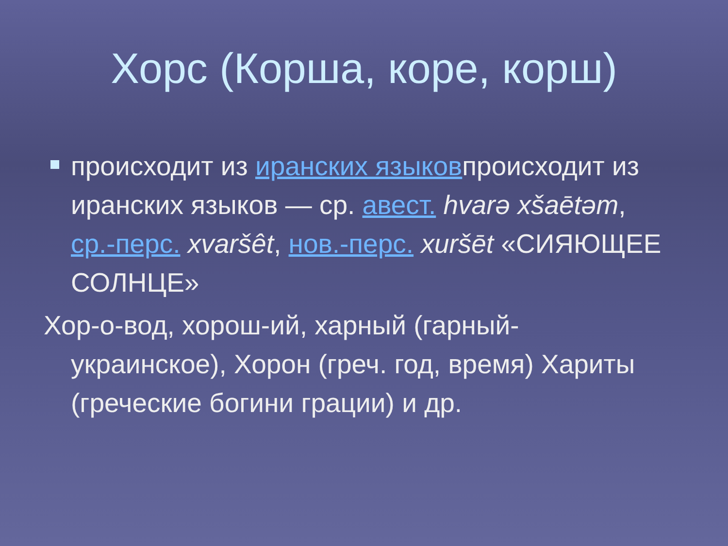Хорс (Корша, коре, корш)
происходит из иранских языковпроисходит из иранских языков — ср. авест. hvarə xšaētəm, ср.-перс. xvaršêt, нов.-перс. xuršēt «СИЯЮЩЕЕ СОЛНЦЕ»
Хор-о-вод, хорош-ий, харный (гарный-украинское), Хорон (греч. год, время) Хариты (греческие богини грации) и др.